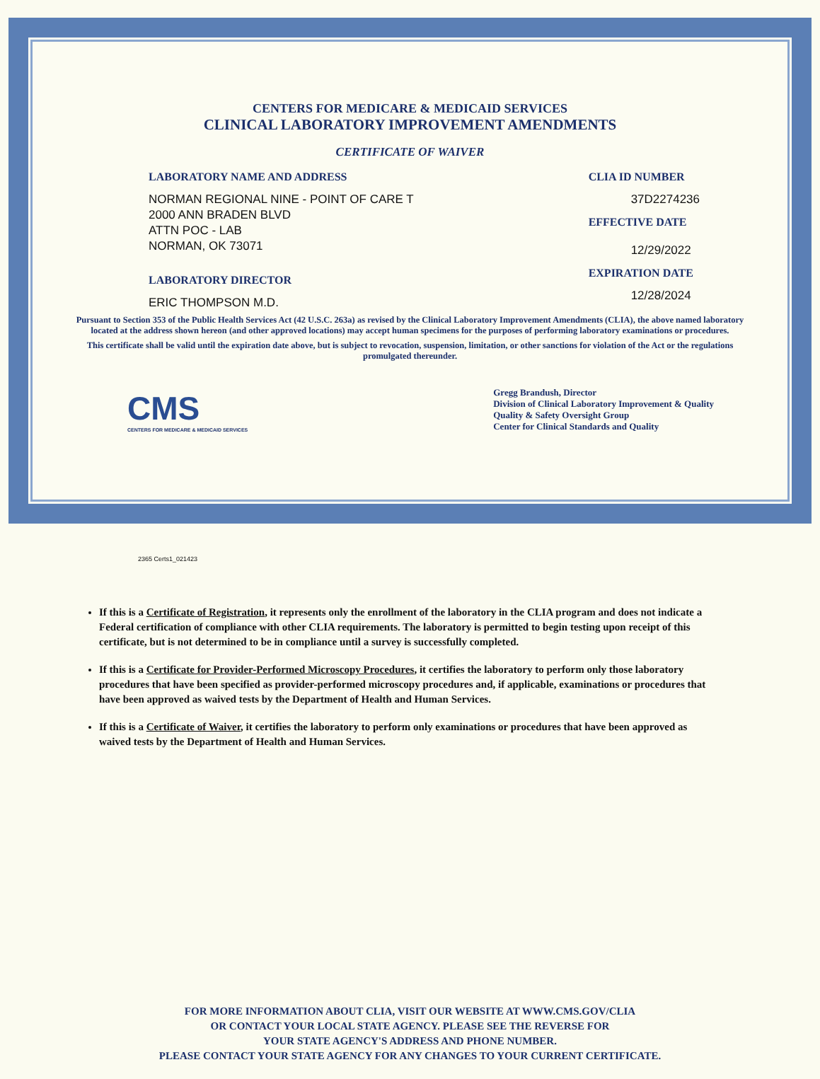CENTERS FOR MEDICARE & MEDICAID SERVICES
CLINICAL LABORATORY IMPROVEMENT AMENDMENTS
CERTIFICATE OF WAIVER
LABORATORY NAME AND ADDRESS
NORMAN REGIONAL NINE - POINT OF CARE T
2000 ANN BRADEN BLVD
ATTN POC - LAB
NORMAN, OK 73071
LABORATORY DIRECTOR
ERIC THOMPSON M.D.
CLIA ID NUMBER
37D2274236
EFFECTIVE DATE
12/29/2022
EXPIRATION DATE
12/28/2024
Pursuant to Section 353 of the Public Health Services Act (42 U.S.C. 263a) as revised by the Clinical Laboratory Improvement Amendments (CLIA), the above named laboratory located at the address shown hereon (and other approved locations) may accept human specimens for the purposes of performing laboratory examinations or procedures.
This certificate shall be valid until the expiration date above, but is subject to revocation, suspension, limitation, or other sanctions for violation of the Act or the regulations promulgated thereunder.
CMS
CENTERS FOR MEDICARE & MEDICAID SERVICES
Gregg Brandush, Director
Division of Clinical Laboratory Improvement & Quality
Quality & Safety Oversight Group
Center for Clinical Standards and Quality
2365 Certs1_021423
If this is a Certificate of Registration, it represents only the enrollment of the laboratory in the CLIA program and does not indicate a Federal certification of compliance with other CLIA requirements. The laboratory is permitted to begin testing upon receipt of this certificate, but is not determined to be in compliance until a survey is successfully completed.
If this is a Certificate for Provider-Performed Microscopy Procedures, it certifies the laboratory to perform only those laboratory procedures that have been specified as provider-performed microscopy procedures and, if applicable, examinations or procedures that have been approved as waived tests by the Department of Health and Human Services.
If this is a Certificate of Waiver, it certifies the laboratory to perform only examinations or procedures that have been approved as waived tests by the Department of Health and Human Services.
FOR MORE INFORMATION ABOUT CLIA, VISIT OUR WEBSITE AT WWW.CMS.GOV/CLIA
OR CONTACT YOUR LOCAL STATE AGENCY. PLEASE SEE THE REVERSE FOR
YOUR STATE AGENCY'S ADDRESS AND PHONE NUMBER.
PLEASE CONTACT YOUR STATE AGENCY FOR ANY CHANGES TO YOUR CURRENT CERTIFICATE.